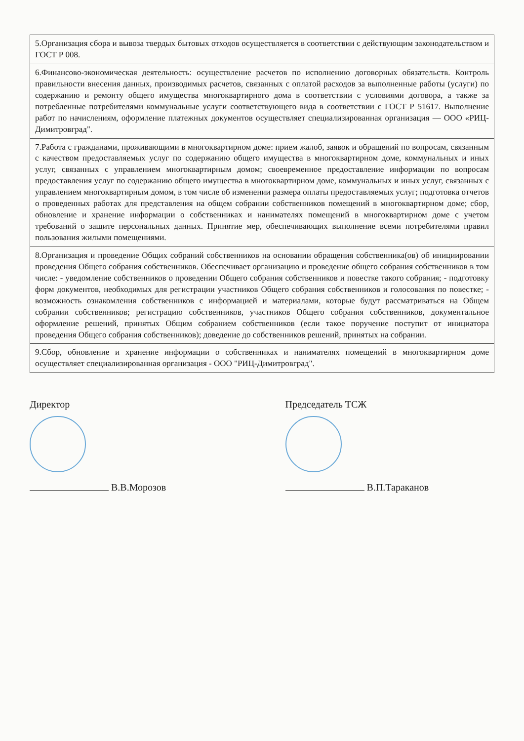| 5.Организация сбора и вывоза твердых бытовых отходов осуществляется в соответствии с действующим законодательством и ГОСТ Р 008. |
| 6.Финансово-экономическая деятельность: осуществление расчетов по исполнению договорных обязательств. Контроль правильности внесения данных, производимых расчетов, связанных с оплатой расходов за выполненные работы (услуги) по содержанию и ремонту общего имущества многоквартирного дома в соответствии с условиями договора, а также за потребленные потребителями коммунальные услуги соответствующего вида в соответствии с ГОСТ Р 51617. Выполнение работ по начислениям, оформление платежных документов осуществляет специализированная организация — ООО «РИЦ-Димитровград". |
| 7.Работа с гражданами, проживающими в многоквартирном доме: прием жалоб, заявок и обращений по вопросам, связанным с качеством предоставляемых услуг по содержанию общего имущества в многоквартирном доме, коммунальных и иных услуг, связанных с управлением многоквартирным домом; своевременное предоставление информации по вопросам предоставления услуг по содержанию общего имущества в многоквартирном доме, коммунальных и иных услуг, связанных с управлением многоквартирным домом, в том числе об изменении размера оплаты предоставляемых услуг; подготовка отчетов о проведенных работах для представления на общем собрании собственников помещений в многоквартирном доме; сбор, обновление и хранение информации о собственниках и нанимателях помещений в многоквартирном доме с учетом требований о защите персональных данных. Принятие мер, обеспечивающих выполнение всеми потребителями правил пользования жилыми помещениями. |
| 8.Организация и проведение Общих собраний собственников на основании обращения собственника(ов) об инициировании проведения Общего собрания собственников. Обеспечивает организацию и проведение общего собрания собственников в том числе: - уведомление собственников о проведении Общего собрания собственников и повестке такого собрания; - подготовку форм документов, необходимых для регистрации участников Общего собрания собственников и голосования по повестке; - возможность ознакомления собственников с информацией и материалами, которые будут рассматриваться на Общем собрании собственников; регистрацию собственников, участников Общего собрания собственников, документальное оформление решений, принятых Общим собранием собственников (если такое поручение поступит от инициатора проведения Общего собрания собственников); доведение до собственников решений, принятых на собрании. |
| 9.Сбор, обновление и хранение информации о собственниках и нанимателях помещений в многоквартирном доме осуществляет специализированная организация - ООО "РИЦ-Димитровград". |
Директор
В.В.Морозов
Председатель ТСЖ
В.П.Тараканов